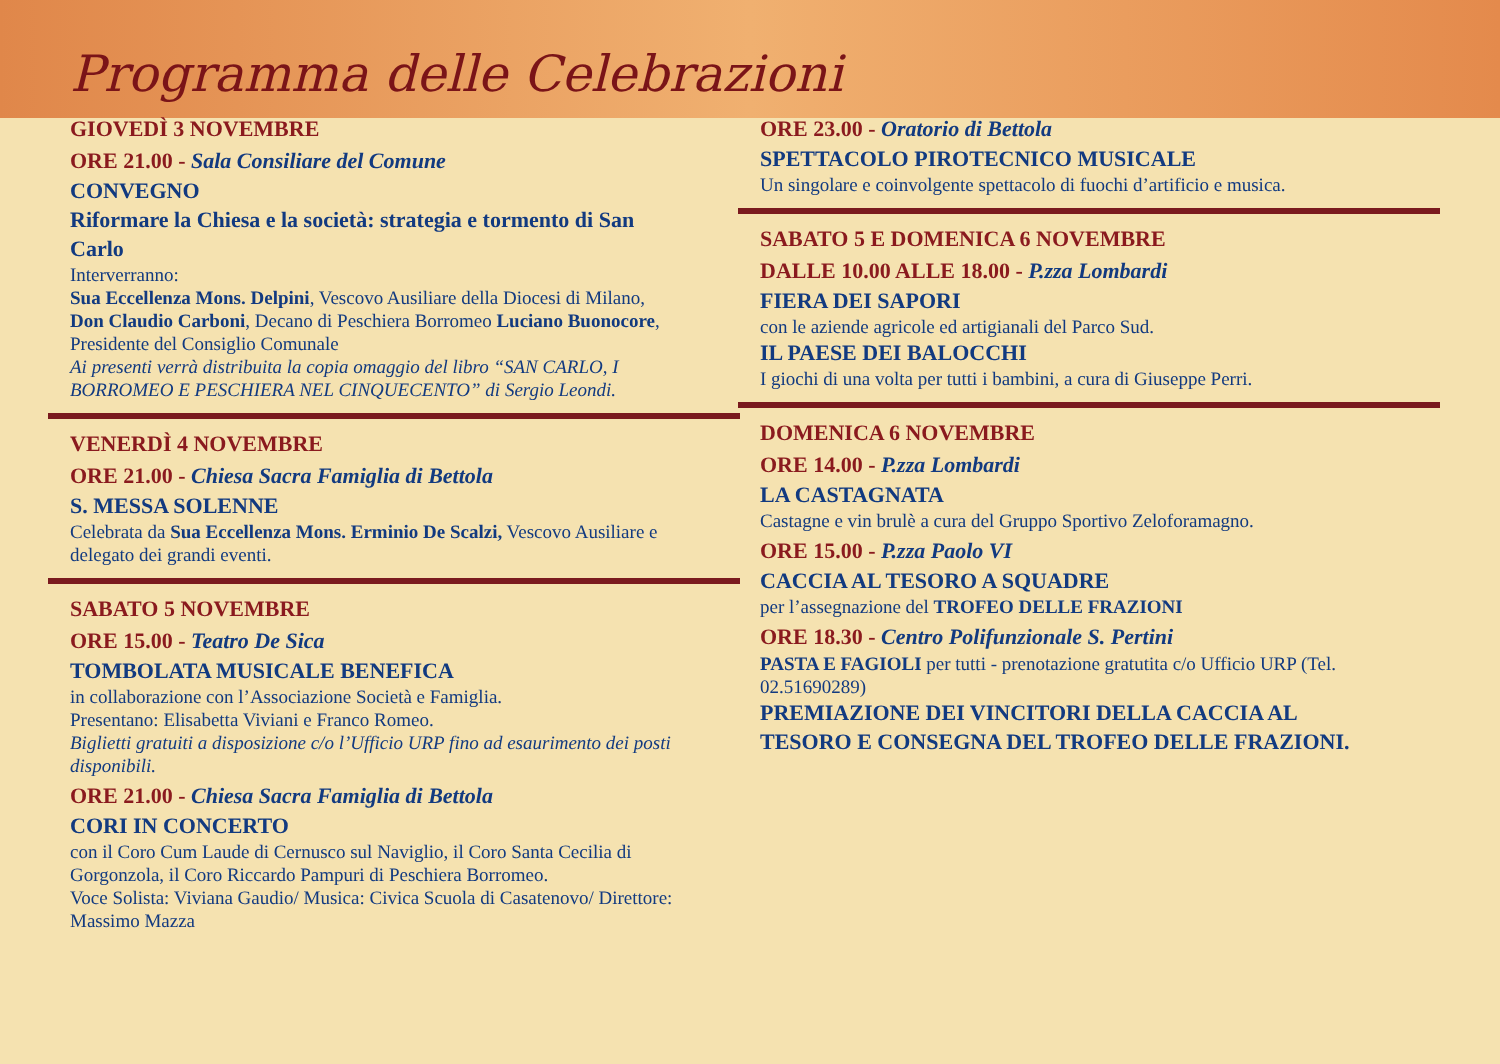Programma delle Celebrazioni
GIOVEDÌ 3 NOVEMBRE
ORE 21.00 - Sala Consiliare del Comune
CONVEGNO
Riformare la Chiesa e la società: strategia e tormento di San Carlo
Interverranno:
Sua Eccellenza Mons. Delpini, Vescovo Ausiliare della Diocesi di Milano, Don Claudio Carboni, Decano di Peschiera Borromeo Luciano Buonocore, Presidente del Consiglio Comunale
Ai presenti verrà distribuita la copia omaggio del libro “SAN CARLO, I BORROMEO E PESCHIERA NEL CINQUECENTO” di Sergio Leondi.
VENERDÌ 4 NOVEMBRE
ORE 21.00 - Chiesa Sacra Famiglia di Bettola
S. MESSA SOLENNE
Celebrata da Sua Eccellenza Mons. Erminio De Scalzi, Vescovo Ausiliare e delegato dei grandi eventi.
SABATO 5 NOVEMBRE
ORE 15.00 - Teatro De Sica
TOMBOLATA MUSICALE BENEFICA
in collaborazione con l’Associazione Società e Famiglia.
Presentano: Elisabetta Viviani e Franco Romeo.
Biglietti gratuiti a disposizione c/o l’Ufficio URP fino ad esaurimento dei posti disponibili.
ORE 21.00 - Chiesa Sacra Famiglia di Bettola
CORI IN CONCERTO
con il Coro Cum Laude di Cernusco sul Naviglio, il Coro Santa Cecilia di Gorgonzola, il Coro Riccardo Pampuri di Peschiera Borromeo.
Voce Solista: Viviana Gaudio/ Musica: Civica Scuola di Casatenovo/ Direttore: Massimo Mazza
ORE 23.00 - Oratorio di Bettola
SPETTACOLO PIROTECNICO MUSICALE
Un singolare e coinvolgente spettacolo di fuochi d’artificio e musica.
SABATO 5 E DOMENICA 6 NOVEMBRE
DALLE 10.00 ALLE 18.00 - P.zza Lombardi
FIERA DEI SAPORI
con le aziende agricole ed artigianali del Parco Sud.
IL PAESE DEI BALOCCHI
I giochi di una volta per tutti i bambini, a cura di Giuseppe Perri.
DOMENICA 6 NOVEMBRE
ORE 14.00 - P.zza Lombardi
LA CASTAGNATA
Castagne e vin brulè a cura del Gruppo Sportivo Zeloforamagno.
ORE 15.00 - P.zza Paolo VI
CACCIA AL TESORO A SQUADRE
per l’assegnazione del TROFEO DELLE FRAZIONI
ORE 18.30 - Centro Polifunzionale S. Pertini
PASTA E FAGIOLI per tutti - prenotazione gratutita c/o Ufficio URP (Tel. 02.51690289)
PREMIAZIONE DEI VINCITORI DELLA CACCIA AL TESORO E CONSEGNA DEL TROFEO DELLE FRAZIONI.